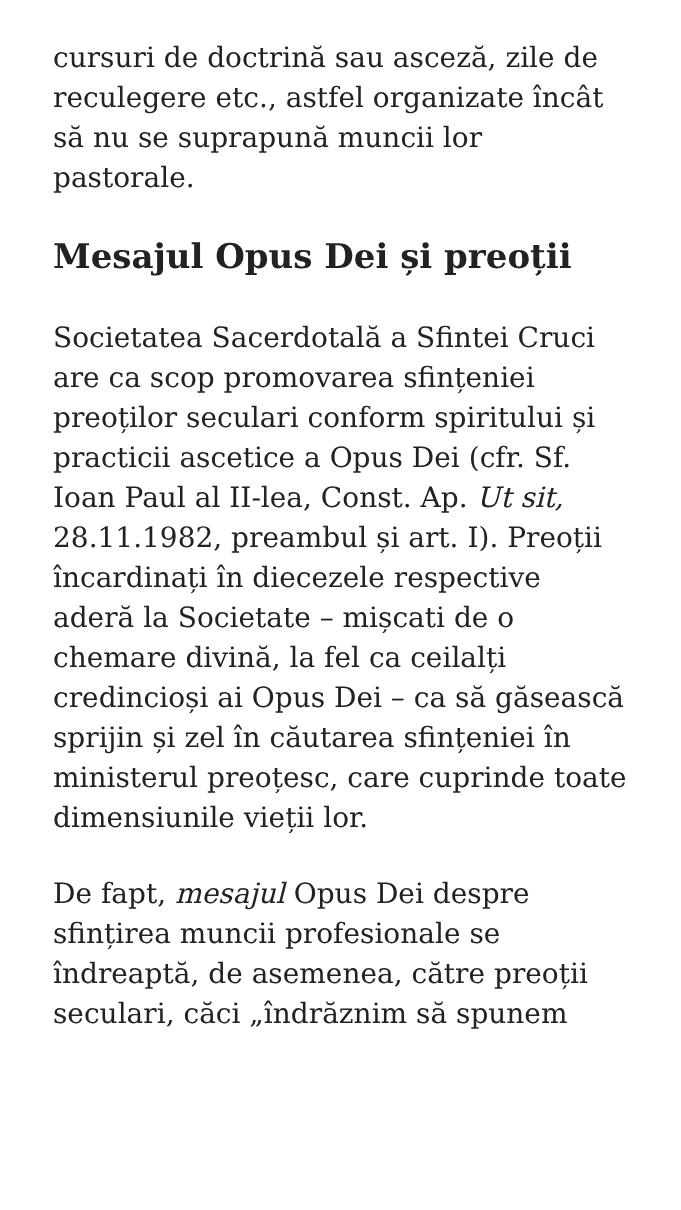cursuri de doctrină sau asceză, zile de reculegere etc., astfel organizate încât să nu se suprapună muncii lor pastorale.
Mesajul Opus Dei și preoții
Societatea Sacerdotală a Sfintei Cruci are ca scop promovarea sfințeniei preoților seculari conform spiritului și practicii ascetice a Opus Dei (cfr. Sf. Ioan Paul al II-lea, Const. Ap. Ut sit, 28.11.1982, preambul și art. I). Preoții încardinați în diecezele respective aderă la Societate – mișcati de o chemare divină, la fel ca ceilalți credincioși ai Opus Dei – ca să găsească sprijin și zel în căutarea sfințeniei în ministerul preoțesc, care cuprinde toate dimensiunile vieții lor.
De fapt, mesajul Opus Dei despre sfințirea muncii profesionale se îndreaptă, de asemenea, către preoții seculari, căci „îndrăznim să spunem